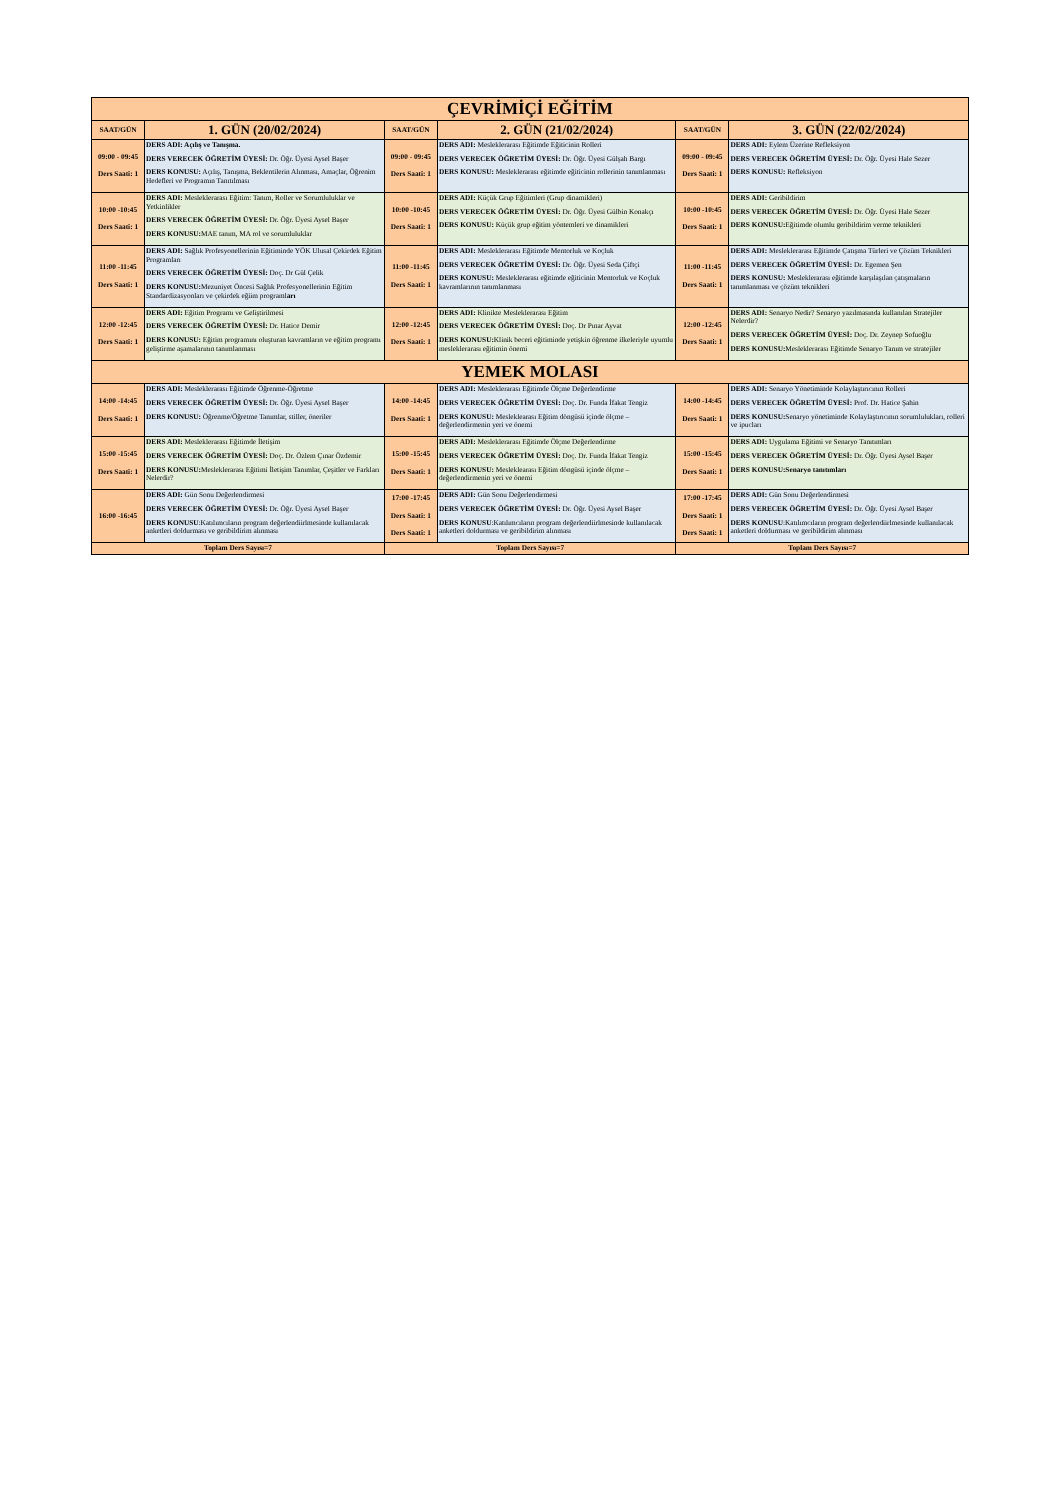| ÇEVRİMİÇİ EĞİTİM | | | | | |
| --- | --- | --- | --- | --- | --- |
| SAAT/GÜN | 1. GÜN (20/02/2024) | SAAT/GÜN | 2. GÜN (21/02/2024) | SAAT/GÜN | 3. GÜN (22/02/2024) |
| 09:00 - 09:45 Ders Saati: 1 | DERS ADI: Açılış ve Tanışma. DERS VERECEK ÖĞRETİM ÜYESİ: Dr. Öğr. Üyesi Aysel Başer DERS KONUSU: Açılış, Tanışma, Beklentilerin Alınması, Amaçlar, Öğrenim Hedefleri ve Programın Tanıtılması | 09:00 - 09:45 Ders Saati: 1 | DERS ADI: Mesleklerarası Eğitimde Eğiticinin Rolleri DERS VERECEK ÖĞRETİM ÜYESİ: Dr. Öğr. Üyesi Gülşah Bargı DERS KONUSU: Mesleklerarası eğitimde eğiticinin rollerinin tanımlanması | 09:00 - 09:45 Ders Saati: 1 | DERS ADI: Eylem Üzerine Refleksiyon DERS VERECEK ÖĞRETİM ÜYESİ: Dr. Öğr. Üyesi Hale Sezer DERS KONUSU: Refleksiyon |
| 10:00 -10:45 Ders Saati: 1 | DERS ADI: Mesleklerarası Eğitim: Tanım, Roller ve Sorumluluklar ve Yetkinlikler DERS VERECEK ÖĞRETİM ÜYESİ: Dr. Öğr. Üyesi Aysel Başer DERS KONUSU: MAE tanım, MA rol ve sorumluluklar | 10:00 -10:45 Ders Saati: 1 | DERS ADI: Küçük Grup Eğitimleri (Grup dinamikleri) DERS VERECEK ÖĞRETİM ÜYESİ: Dr. Öğr. Üyesi Gülbin Konakçı DERS KONUSU: Küçük grup eğitim yöntemleri ve dinamikleri | 10:00 -10:45 Ders Saati: 1 | DERS ADI: Geribildirim DERS VERECEK ÖĞRETİM ÜYESİ: Dr. Öğr. Üyesi Hale Sezer DERS KONUSU: Eğitimde olumlu geribildirim verme teknikleri |
| 11:00 -11:45 Ders Saati: 1 | DERS ADI: Sağlık Profesyonellerinin Eğitiminde YÖK Ulusal Çekirdek Eğitim Programları DERS VERECEK ÖĞRETİM ÜYESİ: Doç. Dr Gül Çelik DERS KONUSU: Mezuniyet Öncesi Sağlık Profesyonellerinin Eğitim Standardizasyonları ve çekirdek eğiim programl arı | 11:00 -11:45 Ders Saati: 1 | DERS ADI: Mesleklerarası Eğitimde Mentorluk ve Koçluk DERS VERECEK ÖĞRETİM ÜYESİ: Dr. Öğr. Üyesi Seda Çiftçi DERS KONUSU: Mesleklerarası eğitimde eğiticinin Mentorluk ve Koçluk kavramlarının tanımlanması | 11:00 -11:45 Ders Saati: 1 | DERS ADI: Mesleklerarası Eğitimde Çatışma Türleri ve Çözüm Teknikleri DERS VERECEK ÖĞRETİM ÜYESİ: Dr. Egemen Şen DERS KONUSU: Mesleklerarası eğitimde karşılaşılan çatışmaların tanımlanması ve çözüm teknikleri |
| 12:00 -12:45 Ders Saati: 1 | DERS ADI: Eğitim Programı ve Geliştirilmesi DERS VERECEK ÖĞRETİM ÜYESİ: Dr. Hatice Demir DERS KONUSU: Eğitim programını oluşturan kavramların ve eğitim programı geliştirme aşamalarının tanımlanması | 12:00 -12:45 Ders Saati: 1 | DERS ADI: Klinikte Mesleklerarası Eğitim DERS VERECEK ÖĞRETİM ÜYESİ: Doç. Dr Pınar Ayvat DERS KONUSU: Klinik beceri eğitiminde yetişkin öğrenme ilkeleriyle uyumlu mesleklerarası eğitimin önemi | 12:00 -12:45 Ders Saati: 1 | DERS ADI: Senaryo Nedir? Senaryo yazılmasında kullanılan Stratejiler Nelerdir? DERS VERECEK ÖĞRETİM ÜYESİ: Doç. Dr. Zeynep Sofuoğlu DERS KONUSU: Mesleklerarası Eğitimde Senaryo Tanım ve stratejiler |
| YEMEK MOLASI | | | | | |
| 14:00 -14:45 Ders Saati: 1 | DERS ADI: Mesleklerarası Eğitimde Öğrenme-Öğretme DERS VERECEK ÖĞRETİM ÜYESİ: Dr. Öğr. Üyesi Aysel Başer DERS KONUSU: Öğrenme/Öğretme Tanımlar, stiller, öneriler | 14:00 -14:45 Ders Saati: 1 | DERS ADI: Mesleklerarası Eğitimde Ölçme Değerlendirme DERS VERECEK ÖĞRETİM ÜYESİ: Doç. Dr. Funda İfakat Tengiz DERS KONUSU: Mesleklearası Eğitim döngüsü içinde ölçme – değerlendirmenin yeri ve önemi | 14:00 -14:45 Ders Saati: 1 | DERS ADI: Senaryo Yönetiminde Kolaylaştırıcının Rolleri DERS VERECEK ÖĞRETİM ÜYESİ: Prof. Dr. Hatice Şahin DERS KONUSU: Senaryo yönetiminde Kolaylaştırıcının sorumlulukları, rolleri ve ipucları |
| 15:00 -15:45 Ders Saati: 1 | DERS ADI: Mesleklerarası Eğitimde İletişim DERS VERECEK ÖĞRETİM ÜYESİ: Doç. Dr. Özlem Çınar Özdemir DERS KONUSU: Mesleklerarası Eğitimi İletişim Tanımlar, Çeşitler ve Farkları Nelerdir? | 15:00 -15:45 Ders Saati: 1 | DERS ADI: Mesleklerarası Eğitimde Ölçme Değerlendirme DERS VERECEK ÖĞRETİM ÜYESİ: Doç. Dr. Funda İfakat Tengiz DERS KONUSU: Mesleklearası Eğitim döngüsü içinde ölçme – değerlendirmenin yeri ve önemi | 15:00 -15:45 Ders Saati: 1 | DERS ADI: Uygulama Eğitimi ve Senaryo Tanıtımları DERS VERECEK ÖĞRETİM ÜYESİ: Dr. Öğr. Üyesi Aysel Başer DERS KONUSU:Senaryo tanıtımları |
| 16:00 -16:45 | DERS ADI: Gün Sonu Değerlendirmesi DERS VERECEK ÖĞRETİM ÜYESİ: Dr. Öğr. Üyesi Aysel Başer DERS KONUSU :Katılımcıların program değerlendiirlmesinde kullanılacak anketleri doldurması ve geribildirim alınması | 17:00 -17:45 Ders Saati: 1 Ders Saati: 1 | DERS ADI: Gün Sonu Değerlendirmesi DERS VERECEK ÖĞRETİM ÜYESİ: Dr. Öğr. Üyesi Aysel Başer DERS KONUSU :Katılımcıların program değerlendiirlmesinde kullanılacak anketleri doldurması ve geribildirim alınması | 17:00 -17:45 Ders Saati: 1 Ders Saati: 1 | DERS ADI: Gün Sonu Değerlendirmesi DERS VERECEK ÖĞRETİM ÜYESİ: Dr. Öğr. Üyesi Aysel Başer DERS KONUSU :Katılımcıların program değerlendiirlmesinde kullanılacak anketleri doldurması ve geribildirim alınması |
| Toplam Ders Sayısı=7 | | Toplam Ders Sayısı=7 | | Toplam Ders Sayısı=7 | |